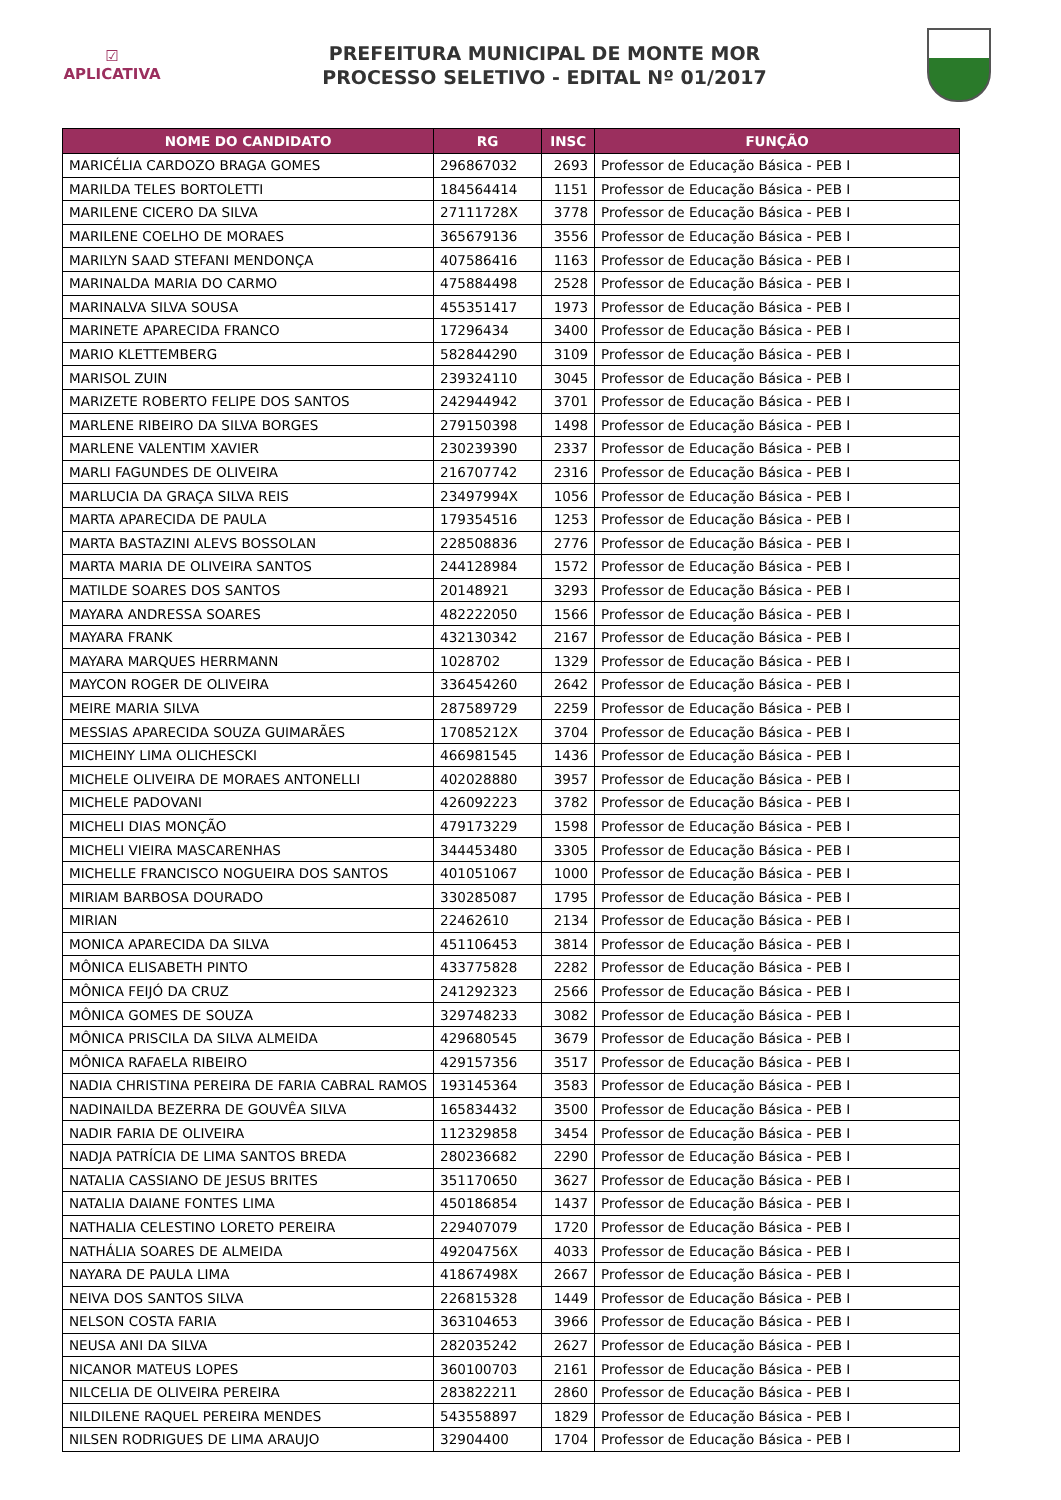☑
APLICATIVA
PREFEITURA MUNICIPAL DE MONTE MOR
PROCESSO SELETIVO - EDITAL Nº 01/2017
| NOME DO CANDIDATO | RG | INSC | FUNÇÃO |
| --- | --- | --- | --- |
| MARICÉLIA CARDOZO BRAGA GOMES | 296867032 | 2693 | Professor de Educação Básica - PEB I |
| MARILDA TELES BORTOLETTI | 184564414 | 1151 | Professor de Educação Básica - PEB I |
| MARILENE CICERO DA SILVA | 27111728X | 3778 | Professor de Educação Básica - PEB I |
| MARILENE COELHO DE MORAES | 365679136 | 3556 | Professor de Educação Básica - PEB I |
| MARILYN SAAD STEFANI MENDONÇA | 407586416 | 1163 | Professor de Educação Básica - PEB I |
| MARINALDA MARIA DO CARMO | 475884498 | 2528 | Professor de Educação Básica - PEB I |
| MARINALVA SILVA SOUSA | 455351417 | 1973 | Professor de Educação Básica - PEB I |
| MARINETE APARECIDA FRANCO | 17296434 | 3400 | Professor de Educação Básica - PEB I |
| MARIO KLETTEMBERG | 582844290 | 3109 | Professor de Educação Básica - PEB I |
| MARISOL ZUIN | 239324110 | 3045 | Professor de Educação Básica - PEB I |
| MARIZETE ROBERTO FELIPE DOS SANTOS | 242944942 | 3701 | Professor de Educação Básica - PEB I |
| MARLENE RIBEIRO DA SILVA BORGES | 279150398 | 1498 | Professor de Educação Básica - PEB I |
| MARLENE VALENTIM XAVIER | 230239390 | 2337 | Professor de Educação Básica - PEB I |
| MARLI FAGUNDES DE OLIVEIRA | 216707742 | 2316 | Professor de Educação Básica - PEB I |
| MARLUCIA DA GRAÇA SILVA REIS | 23497994X | 1056 | Professor de Educação Básica - PEB I |
| MARTA APARECIDA DE PAULA | 179354516 | 1253 | Professor de Educação Básica - PEB I |
| MARTA BASTAZINI ALEVS BOSSOLAN | 228508836 | 2776 | Professor de Educação Básica - PEB I |
| MARTA MARIA DE OLIVEIRA SANTOS | 244128984 | 1572 | Professor de Educação Básica - PEB I |
| MATILDE SOARES DOS SANTOS | 20148921 | 3293 | Professor de Educação Básica - PEB I |
| MAYARA ANDRESSA SOARES | 482222050 | 1566 | Professor de Educação Básica - PEB I |
| MAYARA FRANK | 432130342 | 2167 | Professor de Educação Básica - PEB I |
| MAYARA MARQUES HERRMANN | 1028702 | 1329 | Professor de Educação Básica - PEB I |
| MAYCON ROGER DE OLIVEIRA | 336454260 | 2642 | Professor de Educação Básica - PEB I |
| MEIRE MARIA SILVA | 287589729 | 2259 | Professor de Educação Básica - PEB I |
| MESSIAS APARECIDA SOUZA GUIMARÃES | 17085212X | 3704 | Professor de Educação Básica - PEB I |
| MICHEINY LIMA OLICHESCKI | 466981545 | 1436 | Professor de Educação Básica - PEB I |
| MICHELE OLIVEIRA DE MORAES ANTONELLI | 402028880 | 3957 | Professor de Educação Básica - PEB I |
| MICHELE PADOVANI | 426092223 | 3782 | Professor de Educação Básica - PEB I |
| MICHELI DIAS MONÇÃO | 479173229 | 1598 | Professor de Educação Básica - PEB I |
| MICHELI VIEIRA MASCARENHAS | 344453480 | 3305 | Professor de Educação Básica - PEB I |
| MICHELLE FRANCISCO NOGUEIRA DOS SANTOS | 401051067 | 1000 | Professor de Educação Básica - PEB I |
| MIRIAM BARBOSA DOURADO | 330285087 | 1795 | Professor de Educação Básica - PEB I |
| MIRIAN | 22462610 | 2134 | Professor de Educação Básica - PEB I |
| MONICA APARECIDA DA SILVA | 451106453 | 3814 | Professor de Educação Básica - PEB I |
| MÔNICA ELISABETH PINTO | 433775828 | 2282 | Professor de Educação Básica - PEB I |
| MÔNICA FEIJÓ DA CRUZ | 241292323 | 2566 | Professor de Educação Básica - PEB I |
| MÔNICA GOMES DE SOUZA | 329748233 | 3082 | Professor de Educação Básica - PEB I |
| MÔNICA PRISCILA DA SILVA ALMEIDA | 429680545 | 3679 | Professor de Educação Básica - PEB I |
| MÔNICA RAFAELA RIBEIRO | 429157356 | 3517 | Professor de Educação Básica - PEB I |
| NADIA CHRISTINA PEREIRA DE FARIA CABRAL RAMOS | 193145364 | 3583 | Professor de Educação Básica - PEB I |
| NADINAILDA BEZERRA DE GOUVÊA SILVA | 165834432 | 3500 | Professor de Educação Básica - PEB I |
| NADIR FARIA DE OLIVEIRA | 112329858 | 3454 | Professor de Educação Básica - PEB I |
| NADJA PATRÍCIA DE LIMA SANTOS BREDA | 280236682 | 2290 | Professor de Educação Básica - PEB I |
| NATALIA CASSIANO DE JESUS BRITES | 351170650 | 3627 | Professor de Educação Básica - PEB I |
| NATALIA DAIANE FONTES LIMA | 450186854 | 1437 | Professor de Educação Básica - PEB I |
| NATHALIA CELESTINO LORETO PEREIRA | 229407079 | 1720 | Professor de Educação Básica - PEB I |
| NATHÁLIA SOARES DE ALMEIDA | 49204756X | 4033 | Professor de Educação Básica - PEB I |
| NAYARA DE PAULA LIMA | 41867498X | 2667 | Professor de Educação Básica - PEB I |
| NEIVA DOS SANTOS SILVA | 226815328 | 1449 | Professor de Educação Básica - PEB I |
| NELSON COSTA FARIA | 363104653 | 3966 | Professor de Educação Básica - PEB I |
| NEUSA ANI DA SILVA | 282035242 | 2627 | Professor de Educação Básica - PEB I |
| NICANOR MATEUS LOPES | 360100703 | 2161 | Professor de Educação Básica - PEB I |
| NILCELIA DE OLIVEIRA PEREIRA | 283822211 | 2860 | Professor de Educação Básica - PEB I |
| NILDILENE RAQUEL PEREIRA MENDES | 543558897 | 1829 | Professor de Educação Básica - PEB I |
| NILSEN RODRIGUES DE LIMA ARAUJO | 32904400 | 1704 | Professor de Educação Básica - PEB I |